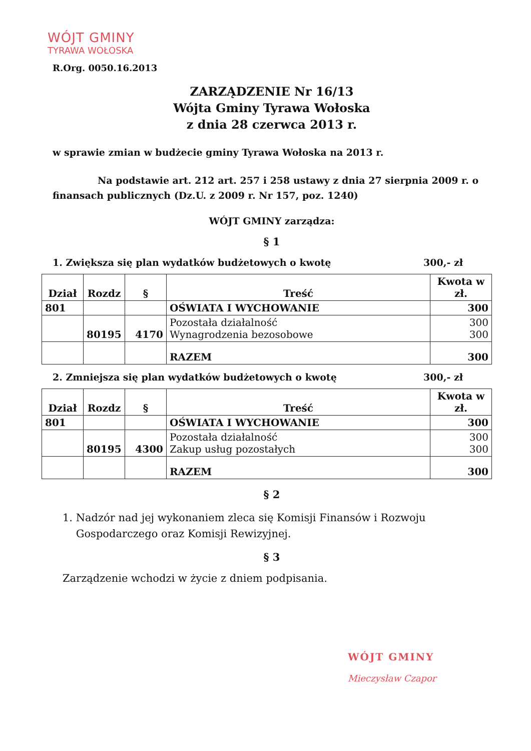WÓJT GMINY
TYRAWA WOŁOSKA
R.Org. 0050.16.2013
ZARZĄDZENIE Nr 16/13
Wójta Gminy Tyrawa Wołoska
z dnia 28 czerwca 2013 r.
w sprawie zmian w budżecie gminy Tyrawa Wołoska na 2013 r.
Na podstawie art. 212 art. 257 i 258 ustawy z dnia 27 sierpnia 2009 r. o finansach publicznych (Dz.U. z 2009 r. Nr 157, poz. 1240)
WÓJT GMINY zarządza:
§ 1
1. Zwiększa się plan wydatków budżetowych o kwotę 300,- zł
| Dział | Rozdz | § | Treść | Kwota w zł. |
| --- | --- | --- | --- | --- |
| 801 | | | OŚWIATA I WYCHOWANIE | 300 |
| | 80195 | 4170 | Pozostała działalność Wynagrodzenia bezosobowe | 300 300 |
| | | | RAZEM | 300 |
2. Zmniejsza się plan wydatków budżetowych o kwotę 300,- zł
| Dział | Rozdz | § | Treść | Kwota w zł. |
| --- | --- | --- | --- | --- |
| 801 | | | OŚWIATA I WYCHOWANIE | 300 |
| | 80195 | 4300 | Pozostała działalność Zakup usług pozostałych | 300 300 |
| | | | RAZEM | 300 |
§ 2
1. Nadzór nad jej wykonaniem zleca się Komisji Finansów i Rozwoju
Gospodarczego oraz Komisji Rewizyjnej.
§ 3
Zarządzenie wchodzi w życie z dniem podpisania.
WÓJT GMINY
Mieczysław Czapor